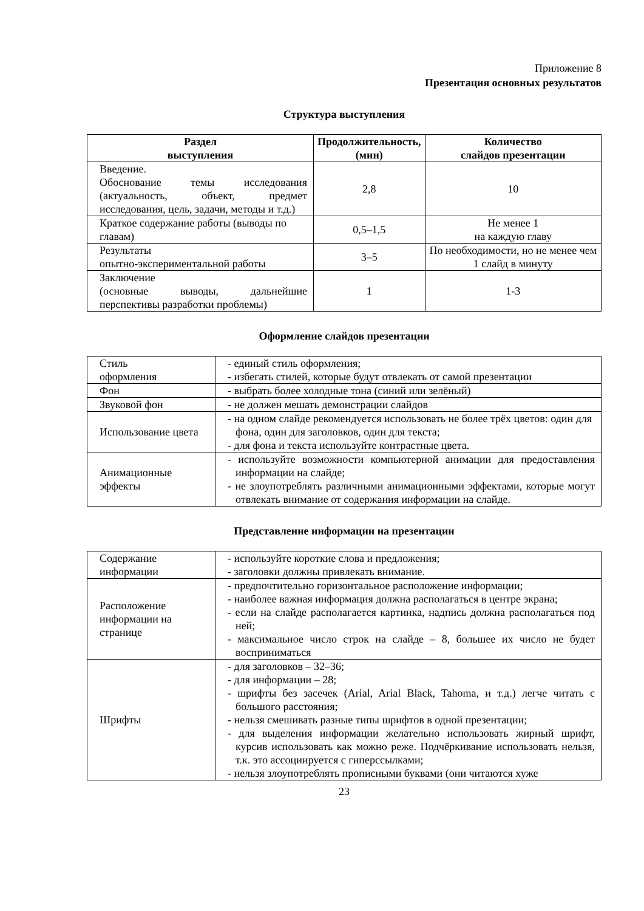Приложение 8
Презентация основных результатов
Структура выступления
| Раздел выступления | Продолжительность, (мин) | Количество слайдов презентации |
| --- | --- | --- |
| Введение. Обоснование темы исследования (актуальность, объект, предмет исследования, цель, задачи, методы и т.д.) | 2,8 | 10 |
| Краткое содержание работы (выводы по главам) | 0,5–1,5 | Не менее 1 на каждую главу |
| Результаты опытно-экспериментальной работы | 3–5 | По необходимости, но не менее чем 1 слайд в минуту |
| Заключение (основные выводы, дальнейшие перспективы разработки проблемы) | 1 | 1-3 |
Оформление слайдов презентации
| Стиль оформления | - единый стиль оформления; - избегать стилей, которые будут отвлекать от самой презентации |
| Фон | - выбрать более холодные тона (синий или зелёный) |
| Звуковой фон | - не должен мешать демонстрации слайдов |
| Использование цвета | - на одном слайде рекомендуется использовать не более трёх цветов: один для фона, один для заголовков, один для текста; - для фона и текста используйте контрастные цвета. |
| Анимационные эффекты | - используйте возможности компьютерной анимации для предоставления информации на слайде; - не злоупотреблять различными анимационными эффектами, которые могут отвлекать внимание от содержания информации на слайде. |
Представление информации на презентации
| Содержание информации | - используйте короткие слова и предложения; - заголовки должны привлекать внимание. |
| Расположение информации на странице | - предпочтительно горизонтальное расположение информации; - наиболее важная информация должна располагаться в центре экрана; - если на слайде располагается картинка, надпись должна располагаться под ней; - максимальное число строк на слайде – 8, большее их число не будет восприниматься |
| Шрифты | - для заголовков – 32–36; - для информации – 28; - шрифты без засечек (Arial, Arial Black, Tahoma, и т.д.) легче читать с большого расстояния; - нельзя смешивать разные типы шрифтов в одной презентации; - для выделения информации желательно использовать жирный шрифт, курсив использовать как можно реже. Подчёркивание использовать нельзя, т.к. это ассоциируется с гиперссылками; - нельзя злоупотреблять прописными буквами (они читаются хуже |
23